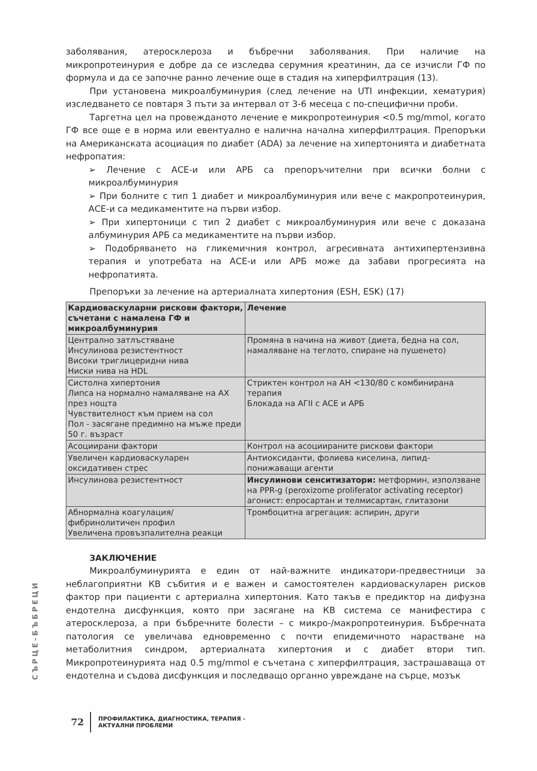заболявания, атеросклероза и бъбречни заболявания. При наличие на микропротеинурия е добре да се изследва серумния креатинин, да се изчисли ГФ по формула и да се започне ранно лечение още в стадия на хиперфилтрация (13).
При установена микроалбуминурия (след лечение на UTI инфекции, хематурия) изследването се повтаря 3 пъти за интервал от 3-6 месеца с по-специфични проби.
Таргетна цел на провежданото лечение е микропротеинурия <0.5 mg/mmol, когато ГФ все още е в норма или евентуално е налична начална хиперфилтрация. Препоръки на Американската асоциация по диабет (ADA) за лечение на хипертонията и диабетната нефропатия:
➢ Лечение с АСЕ-и или АРБ са препоръчителни при всички болни с микроалбуминурия
➢ При болните с тип 1 диабет и микроалбуминурия или вече с макропротеинурия, АСЕ-и са медикаментите на първи избор.
➢ При хипертоници с тип 2 диабет с микроалбуминурия или вече с доказана албуминурия АРБ са медикаментите на първи избор.
➢ Подобряването на гликемичния контрол, агресивната антихипертензивна терапия и употребата на АСЕ-и или АРБ може да забави прогресията на нефропатията.
Препоръки за лечение на артериалната хипертония (ESH, ESK) (17)
| Кардиоваскуларни рискови фактори, съчетани с намалена ГФ и микроалбуминурия | Лечение |
| --- | --- |
| Централно затлъстяване Инсулинова резистентност Високи триглицеридни нива Ниски нива на HDL | Промяна в начина на живот (диета, бедна на сол, намаляване на теглото, спиране на пушенето) |
| Систолна хипертония Липса на нормално намаляване на АХ през нощта Чувствителност към прием на сол Пол - засягане предимно на мъже преди 50 г. възраст | Стриктен контрол на АН <130/80 с комбинирана терапия Блокада на АГII с АСЕ и АРБ |
| Асоциирани фактори | Контрол на асоциираните рискови фактори |
| Увеличен кардиоваскуларен оксидативен стрес | Антиоксиданти, фолиева киселина, липид-понижаващи агенти |
| Инсулинова резистентност | Инсулинови сенситизатори: метформин, използване на PPR-g (peroxizome proliferator activating receptor) агонист: епросартан и телмисартан, глитазони |
| Абнормална коагулация/фибринолитичен профил Увеличена провъзпалителна реакци | Тромбоцитна агрегация: аспирин, други |
ЗАКЛЮЧЕНИЕ
Микроалбуминурията е един от най-важните индикатори-предвестници за неблагоприятни КВ събития и е важен и самостоятелен кардиоваскуларен рисков фактор при пациенти с артериална хипертония. Като такъв е предиктор на дифузна ендотелна дисфункция, която при засягане на КВ система се манифестира с атеросклероза, а при бъбречните болести – с микро-/макропротеинурия. Бъбречната патология се увеличава едновременно с почти епидемичното нарастване на метаболитния синдром, артериалната хипертония и с диабет втори тип. Микропротеинурията над 0.5 mg/mmol е съчетана с хиперфилтрация, застрашаваща от ендотелна и съдова дисфункция и последващо органно увреждане на сърце, мозък
СЪРЦЕ-БЪБРЕЦИ
72
ПРОФИЛАКТИКА, ДИАГНОСТИКА, ТЕРАПИЯ -
АКТУАЛНИ ПРОБЛЕМИ